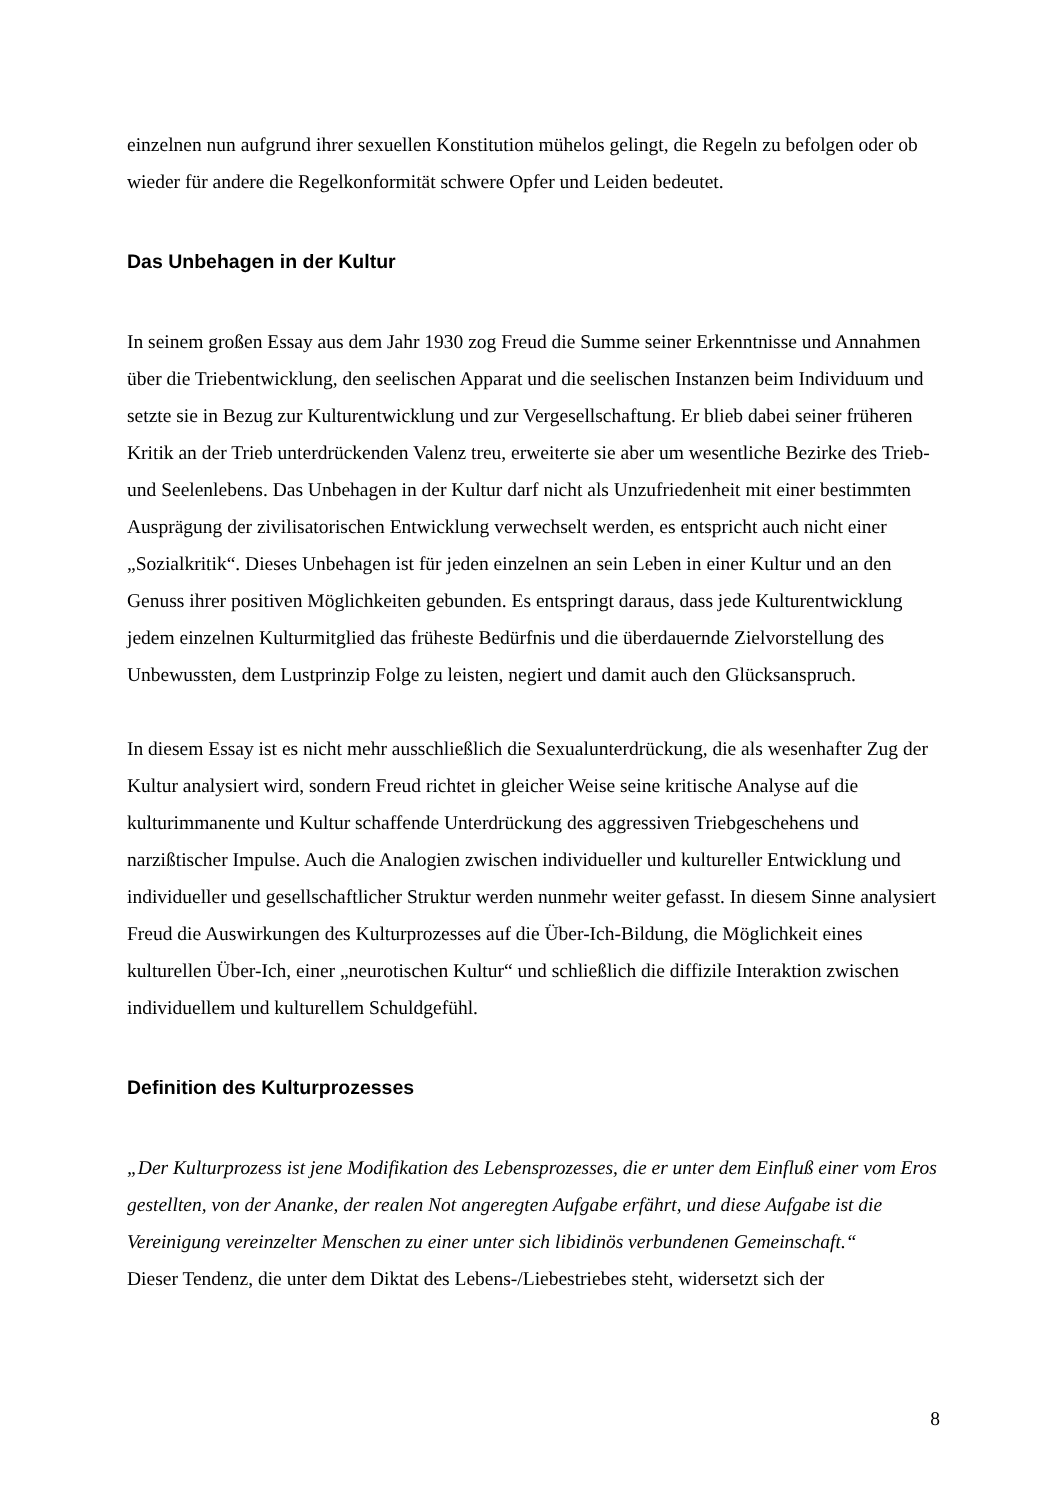einzelnen nun aufgrund ihrer sexuellen Konstitution mühelos gelingt, die Regeln zu befolgen oder ob wieder für andere die Regelkonformität schwere Opfer und Leiden bedeutet.
Das Unbehagen in der Kultur
In seinem großen Essay aus dem Jahr 1930 zog Freud die Summe seiner Erkenntnisse und Annahmen über die Triebentwicklung, den seelischen Apparat und die seelischen Instanzen beim Individuum und setzte sie in Bezug zur Kulturentwicklung und zur Vergesellschaftung. Er blieb dabei seiner früheren Kritik an der Trieb unterdrückenden Valenz treu, erweiterte sie aber um wesentliche Bezirke des Trieb- und Seelenlebens. Das Unbehagen in der Kultur darf nicht als Unzufriedenheit mit einer bestimmten Ausprägung der zivilisatorischen Entwicklung verwechselt werden, es entspricht auch nicht einer „Sozialkritik“. Dieses Unbehagen ist für jeden einzelnen an sein Leben in einer Kultur und an den Genuss ihrer positiven Möglichkeiten gebunden. Es entspringt daraus, dass jede Kulturentwicklung jedem einzelnen Kulturmitglied das früheste Bedürfnis und die überdauernde Zielvorstellung des Unbewussten, dem Lustprinzip Folge zu leisten, negiert und damit auch den Glücksanspruch.
In diesem Essay ist es nicht mehr ausschließlich die Sexualunterdrückung, die als wesenhafter Zug der Kultur analysiert wird, sondern Freud richtet in gleicher Weise seine kritische Analyse auf die kulturimmanente und Kultur schaffende Unterdrückung des aggressiven Triebgeschehens und narzißtischer Impulse. Auch die Analogien zwischen individueller und kultureller Entwicklung und individueller und gesellschaftlicher Struktur werden nunmehr weiter gefasst. In diesem Sinne analysiert Freud die Auswirkungen des Kulturprozesses auf die Über-Ich-Bildung, die Möglichkeit eines kulturellen Über-Ich, einer „neurotischen Kultur“ und schließlich die diffizile Interaktion zwischen individuellem und kulturellem Schuldgefühl.
Definition des Kulturprozesses
„Der Kulturprozess ist jene Modifikation des Lebensprozesses, die er unter dem Einfluß einer vom Eros gestellten, von der Ananke, der realen Not angeregten Aufgabe erfährt, und diese Aufgabe ist die Vereinigung vereinzelter Menschen zu einer unter sich libidinös verbundenen Gemeinschaft.“
Dieser Tendenz, die unter dem Diktat des Lebens-/Liebestriebes steht, widersetzt sich der
8